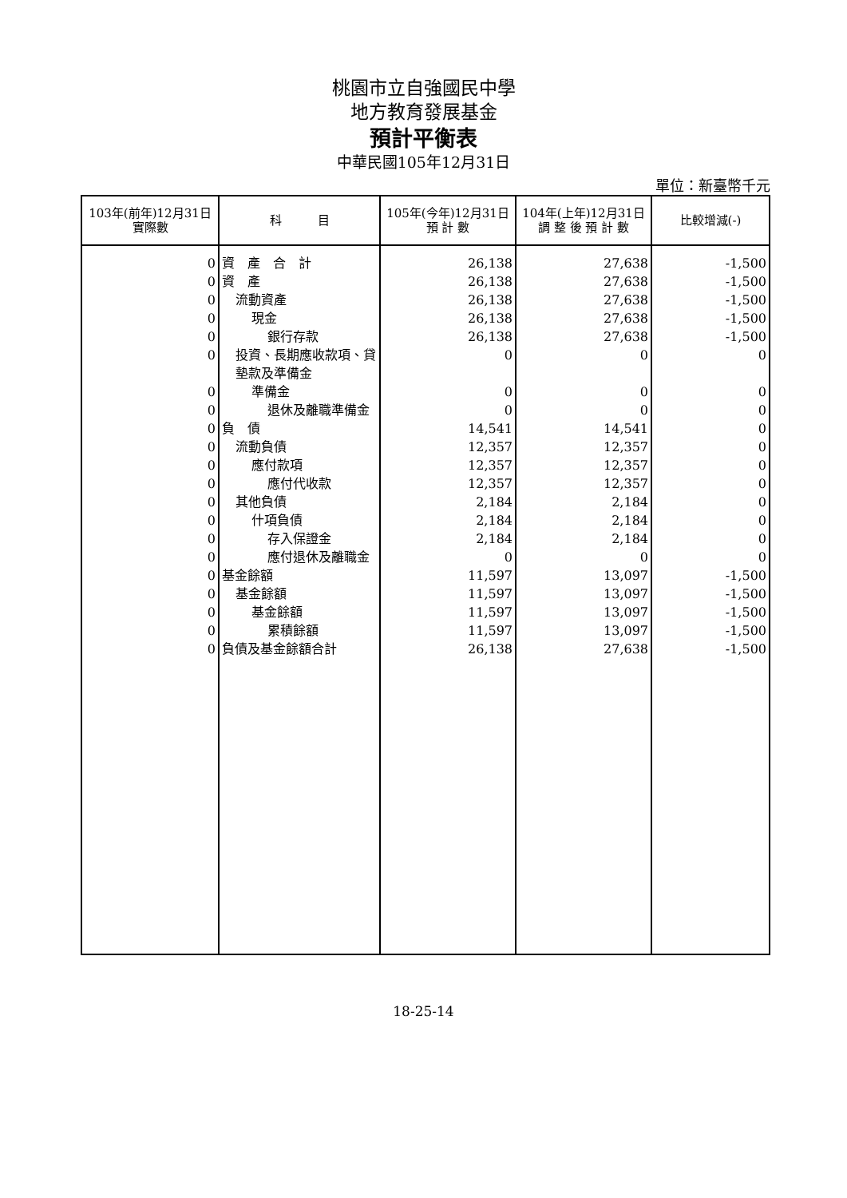桃園市立自強國民中學
地方教育發展基金
預計平衡表
中華民國105年12月31日
單位：新臺幣千元
| 103年(前年)12月31日 實際數 | 科 目 | 105年(今年)12月31日 預 計 數 | 104年(上年)12月31日 調 整 後 預 計 數 | 比較增減(-) |
| --- | --- | --- | --- | --- |
| 0 | 資 產 合 計 | 26,138 | 27,638 | -1,500 |
| 0 | 資 產 | 26,138 | 27,638 | -1,500 |
| 0 | 流動資產 | 26,138 | 27,638 | -1,500 |
| 0 | 現金 | 26,138 | 27,638 | -1,500 |
| 0 | 銀行存款 | 26,138 | 27,638 | -1,500 |
| 0 | 投資、長期應收款項、貸墊款及準備金 | 0 | 0 | 0 |
| 0 | 準備金 | 0 | 0 | 0 |
| 0 | 退休及離職準備金 | 0 | 0 | 0 |
| 0 | 負 債 | 14,541 | 14,541 | 0 |
| 0 | 流動負債 | 12,357 | 12,357 | 0 |
| 0 | 應付款項 | 12,357 | 12,357 | 0 |
| 0 | 應付代收款 | 12,357 | 12,357 | 0 |
| 0 | 其他負債 | 2,184 | 2,184 | 0 |
| 0 | 什項負債 | 2,184 | 2,184 | 0 |
| 0 | 存入保證金 | 2,184 | 2,184 | 0 |
| 0 | 應付退休及離職金 | 0 | 0 | 0 |
| 0 | 基金餘額 | 11,597 | 13,097 | -1,500 |
| 0 | 基金餘額 | 11,597 | 13,097 | -1,500 |
| 0 | 基金餘額 | 11,597 | 13,097 | -1,500 |
| 0 | 累積餘額 | 11,597 | 13,097 | -1,500 |
| 0 | 負債及基金餘額合計 | 26,138 | 27,638 | -1,500 |
18-25-14